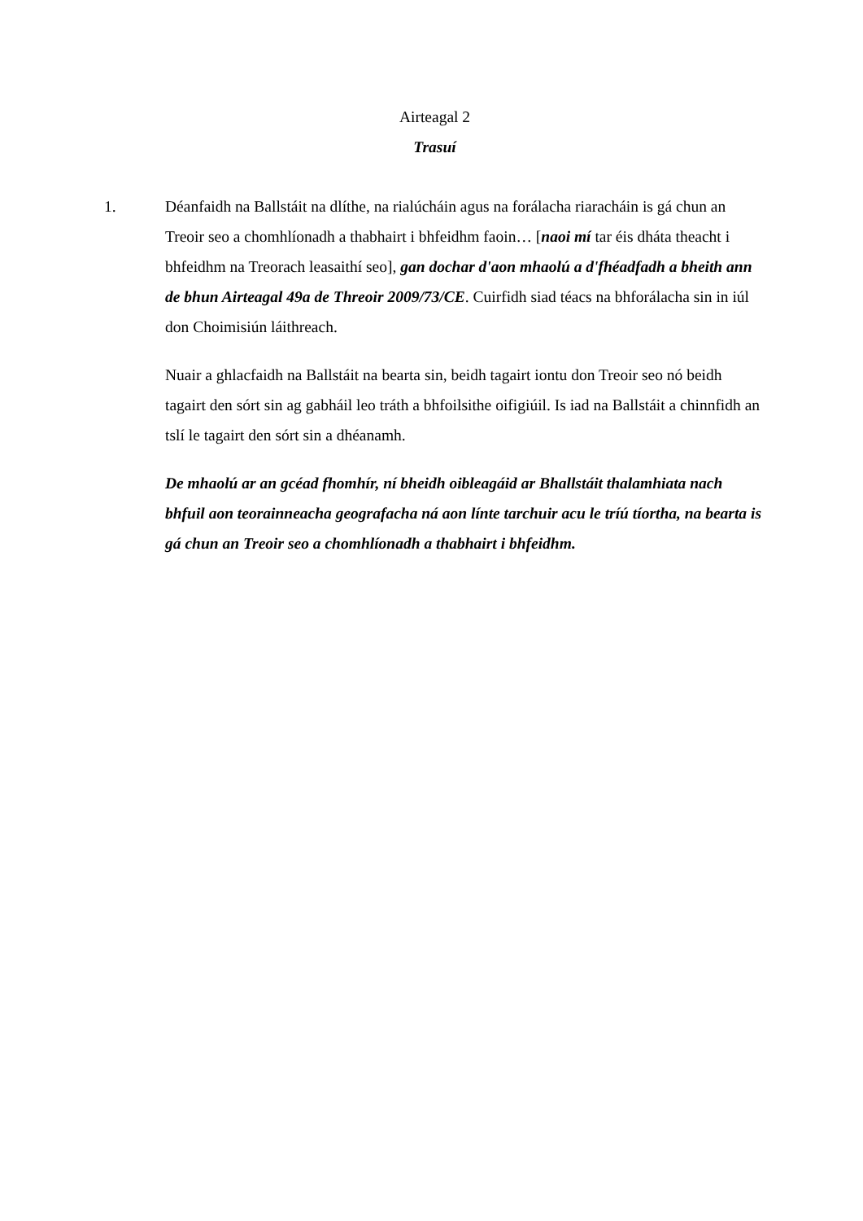Airteagal 2
Trasuí
1. Déanfaidh na Ballstáit na dlíthe, na rialúcháin agus na forálacha riaracháin is gá chun an Treoir seo a chomhlíonadh a thabhairt i bhfeidhm faoin… [naoi mí tar éis dháta theacht i bhfeidhm na Treorach leasaithí seo], gan dochar d'aon mhaolú a d'fhéadfadh a bheith ann de bhun Airteagal 49a de Threoir 2009/73/CE. Cuirfidh siad téacs na bhforálacha sin in iúl don Choimisiún láithreach.
Nuair a ghlacfaidh na Ballstáit na bearta sin, beidh tagairt iontu don Treoir seo nó beidh tagairt den sórt sin ag gabháil leo tráth a bhfoilsithe oifigiúil. Is iad na Ballstáit a chinnfidh an tslí le tagairt den sórt sin a dhéanamh.
De mhaolú ar an gcéad fhomhír, ní bheidh oibleagáid ar Bhallstáit thalamhiata nach bhfuil aon teorainneacha geografacha ná aon línte tarchuir acu le tríú tíortha, na bearta is gá chun an Treoir seo a chomhlíonadh a thabhairt i bhfeidhm.